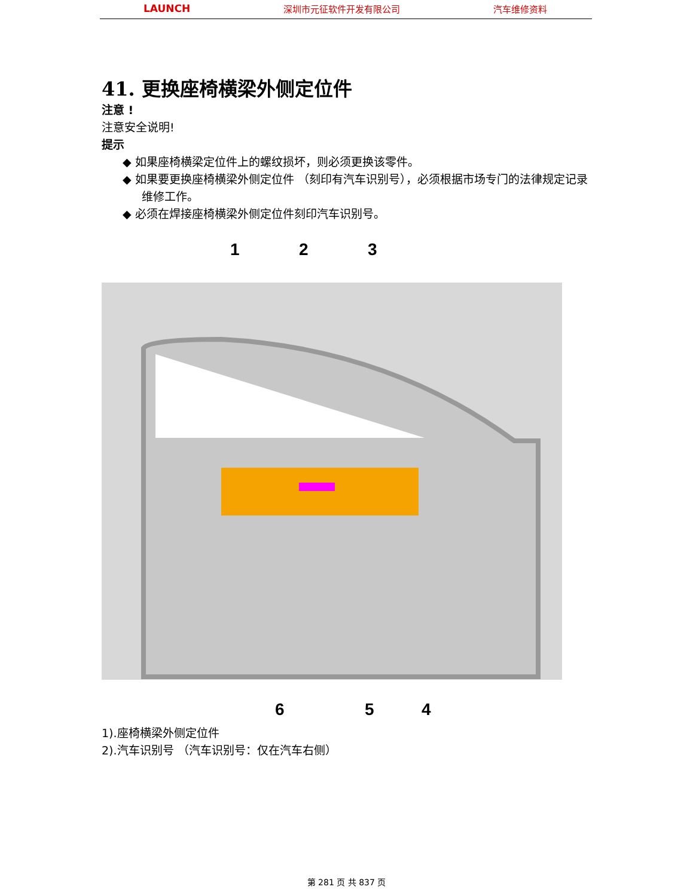LAUNCH 深圳市元征软件开发有限公司 汽车维修资料
41. 更换座椅横梁外侧定位件
注意 !
注意安全说明!
提示
◆ 如果座椅横梁定位件上的螺纹损坏，则必须更换该零件。
◆ 如果要更换座椅横梁外侧定位件 （刻印有汽车识别号），必须根据市场专门的法律规定记录维修工作。
◆ 必须在焊接座椅横梁外侧定位件刻印汽车识别号。
1 2 3
6 5 4
1).座椅横梁外侧定位件
2).汽车识别号 （汽车识别号：仅在汽车右侧）
第 281 页 共 837 页